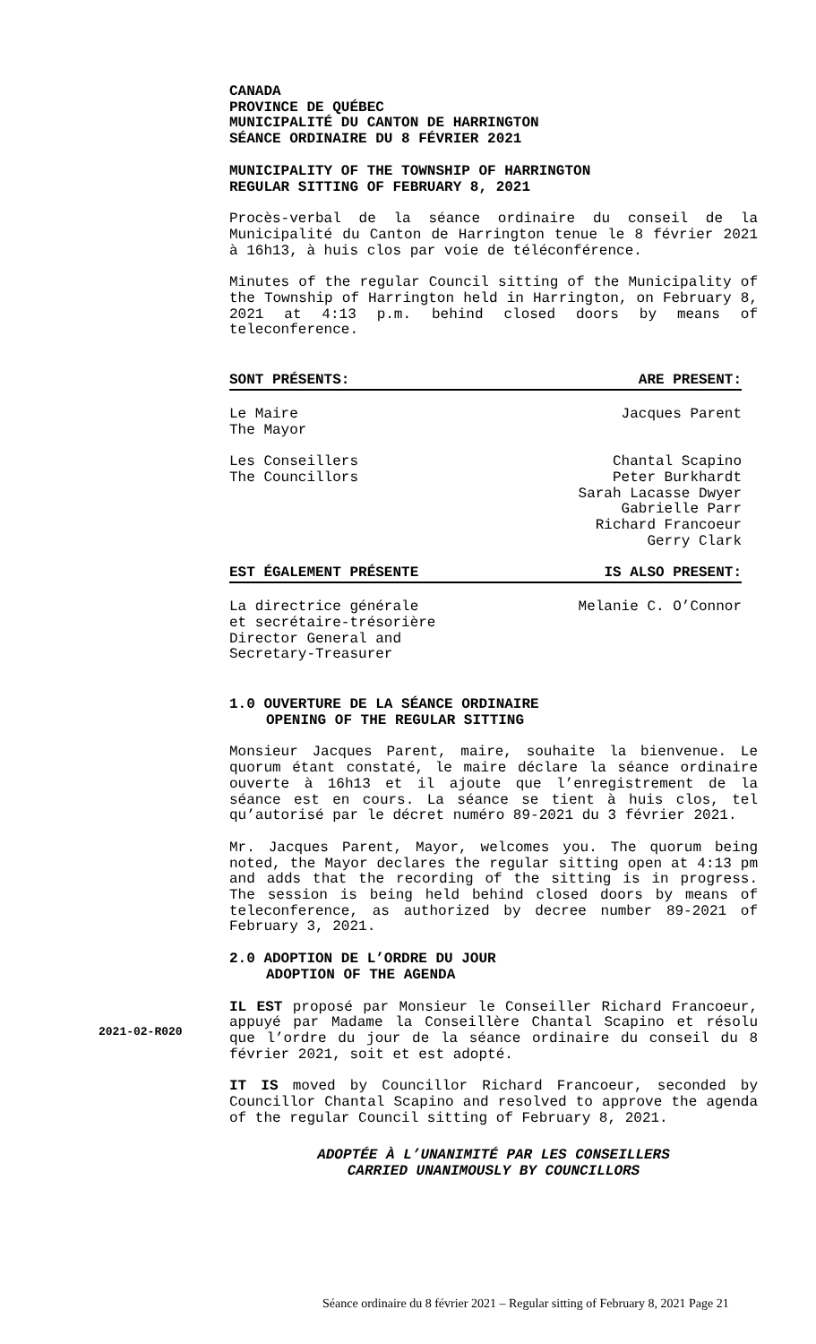CANADA
PROVINCE DE QUÉBEC
MUNICIPALITÉ DU CANTON DE HARRINGTON
SÉANCE ORDINAIRE DU 8 FÉVRIER 2021
MUNICIPALITY OF THE TOWNSHIP OF HARRINGTON
REGULAR SITTING OF FEBRUARY 8, 2021
Procès-verbal de la séance ordinaire du conseil de la Municipalité du Canton de Harrington tenue le 8 février 2021 à 16h13, à huis clos par voie de téléconférence.
Minutes of the regular Council sitting of the Municipality of the Township of Harrington held in Harrington, on February 8, 2021 at 4:13 p.m. behind closed doors by means of teleconference.
SONT PRÉSENTS: ARE PRESENT:
Le Maire
The Mayor Jacques Parent
Les Conseillers
The Councillors Chantal Scapino
Peter Burkhardt
Sarah Lacasse Dwyer
Gabrielle Parr
Richard Francoeur
Gerry Clark
EST ÉGALEMENT PRÉSENTE IS ALSO PRESENT:
La directrice générale
et secrétaire-trésorière
Director General and
Secretary-Treasurer Melanie C. O’Connor
1.0 OUVERTURE DE LA SÉANCE ORDINAIRE
OPENING OF THE REGULAR SITTING
Monsieur Jacques Parent, maire, souhaite la bienvenue. Le quorum étant constaté, le maire déclare la séance ordinaire ouverte à 16h13 et il ajoute que l’enregistrement de la séance est en cours. La séance se tient à huis clos, tel qu’autorisé par le décret numéro 89-2021 du 3 février 2021.
Mr. Jacques Parent, Mayor, welcomes you. The quorum being noted, the Mayor declares the regular sitting open at 4:13 pm and adds that the recording of the sitting is in progress. The session is being held behind closed doors by means of teleconference, as authorized by decree number 89-2021 of February 3, 2021.
2.0 ADOPTION DE L’ORDRE DU JOUR
ADOPTION OF THE AGENDA
IL EST proposé par Monsieur le Conseiller Richard Francoeur, appuyé par Madame la Conseillère Chantal Scapino et résolu que l’ordre du jour de la séance ordinaire du conseil du 8 février 2021, soit et est adopté.
IT IS moved by Councillor Richard Francoeur, seconded by Councillor Chantal Scapino and resolved to approve the agenda of the regular Council sitting of February 8, 2021.
ADOPTÉE À L’UNANIMITÉ PAR LES CONSEILLERS
CARRIED UNANIMOUSLY BY COUNCILLORS
2021-02-R020
Séance ordinaire du 8 février 2021 – Regular sitting of February 8, 2021 Page 21